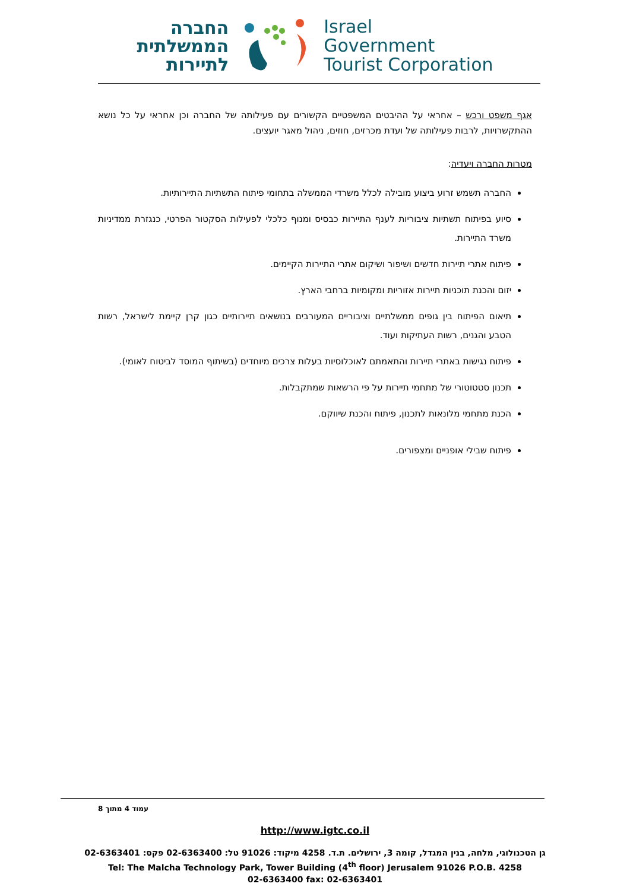החברה
הממשלתית
לתיירות
Israel
Government
Tourist Corporation
אגף משפט ורכש – אחראי על ההיבטים המשפטיים הקשורים עם פעילותה של החברה וכן אחראי על כל נושא ההתקשרויות, לרבות פעילותה של ועדת מכרזים, חוזים, ניהול מאגר יועצים.
מטרות החברה ויעדיה:
החברה תשמש זרוע ביצוע מובילה לכלל משרדי הממשלה בתחומי פיתוח התשתיות התיירותיות.
סיוע בפיתוח תשתיות ציבוריות לענף התיירות כבסיס ומנוף כלכלי לפעילות הסקטור הפרטי, כנגזרת ממדיניות משרד התיירות.
פיתוח אתרי תיירות חדשים ושיפור ושיקום אתרי התיירות הקיימים.
יזום והכנת תוכניות תיירות אזוריות ומקומיות ברחבי הארץ.
תיאום הפיתוח בין גופים ממשלתיים וציבוריים המעורבים בנושאים תיירותיים כגון קרן קיימת לישראל, רשות הטבע והגנים, רשות העתיקות ועוד.
פיתוח נגישות באתרי תיירות והתאמתם לאוכלוסיות בעלות צרכים מיוחדים (בשיתוף המוסד לביטוח לאומי).
תכנון סטטוטורי של מתחמי תיירות על פי הרשאות שמתקבלות.
הכנת מתחמי מלונאות לתכנון, פיתוח והכנת שיווקם.
פיתוח שבילי אופניים ומצפורים.
עמוד 4 מתוך 8
http://www.igtc.co.il
גן הטכנולוגי, מלחה, בנין המגדל, קומה 3, ירושלים. ת.ד. 4258 מיקוד: 91026 טל: 02-6363400 פקס: 02-6363401
Tel: The Malcha Technology Park, Tower Building (4<sup>th</sup> floor) Jerusalem 91026 P.O.B. 4258
02-6363400 fax: 02-6363401